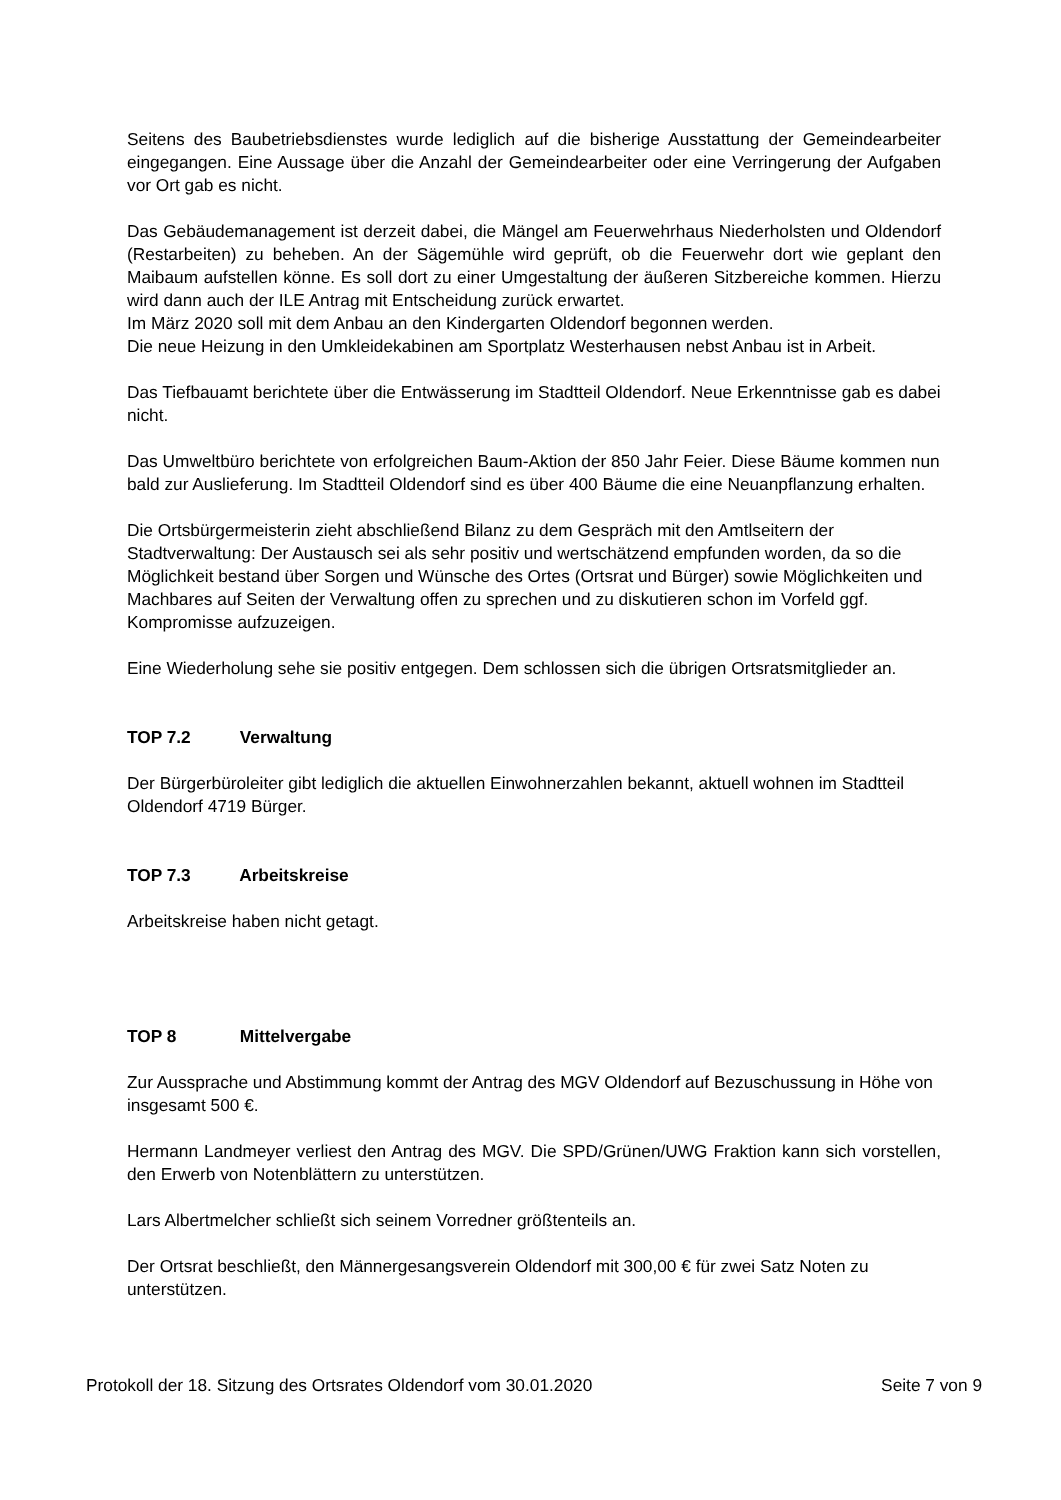Seitens des Baubetriebsdienstes wurde lediglich auf die bisherige Ausstattung der Gemeindearbeiter eingegangen. Eine Aussage über die Anzahl der Gemeindearbeiter oder eine Verringerung der Aufgaben vor Ort gab es nicht.
Das Gebäudemanagement ist derzeit dabei, die Mängel am Feuerwehrhaus Niederholsten und Oldendorf (Restarbeiten) zu beheben. An der Sägemühle wird geprüft, ob die Feuerwehr dort wie geplant den Maibaum aufstellen könne. Es soll dort zu einer Umgestaltung der äußeren Sitzbereiche kommen. Hierzu wird dann auch der ILE Antrag mit Entscheidung zurück erwartet.
Im März 2020 soll mit dem Anbau an den Kindergarten Oldendorf begonnen werden.
Die neue Heizung in den Umkleidekabinen am Sportplatz Westerhausen nebst Anbau ist in Arbeit.
Das Tiefbauamt berichtete über die Entwässerung im Stadtteil Oldendorf. Neue Erkenntnisse gab es dabei nicht.
Das Umweltbüro berichtete von erfolgreichen Baum-Aktion der 850 Jahr Feier. Diese Bäume kommen nun bald zur Auslieferung. Im Stadtteil Oldendorf sind es über 400 Bäume die eine Neuanpflanzung erhalten.
Die Ortsbürgermeisterin zieht abschließend Bilanz zu dem Gespräch mit den Amtlseitern der Stadtverwaltung: Der Austausch sei als sehr positiv und wertschätzend empfunden worden, da so die Möglichkeit bestand über Sorgen und Wünsche des Ortes (Ortsrat und Bürger) sowie Möglichkeiten und Machbares auf Seiten der Verwaltung offen zu sprechen und zu diskutieren schon im Vorfeld ggf. Kompromisse aufzuzeigen.
Eine Wiederholung sehe sie positiv entgegen. Dem schlossen sich die übrigen Ortsratsmitglieder an.
TOP 7.2 Verwaltung
Der Bürgerbüroleiter gibt lediglich die aktuellen Einwohnerzahlen bekannt, aktuell wohnen im Stadtteil Oldendorf 4719 Bürger.
TOP 7.3 Arbeitskreise
Arbeitskreise haben nicht getagt.
TOP 8 Mittelvergabe
Zur Aussprache und Abstimmung kommt der Antrag des MGV Oldendorf auf Bezuschussung in Höhe von insgesamt 500 €.
Hermann Landmeyer verliest den Antrag des MGV. Die SPD/Grünen/UWG Fraktion kann sich vorstellen, den Erwerb von Notenblättern zu unterstützen.
Lars Albertmelcher schließt sich seinem Vorredner größtenteils an.
Der Ortsrat beschließt, den Männergesangsverein Oldendorf mit 300,00 € für zwei Satz Noten zu unterstützen.
Protokoll der 18. Sitzung des Ortsrates Oldendorf vom 30.01.2020 Seite 7 von 9